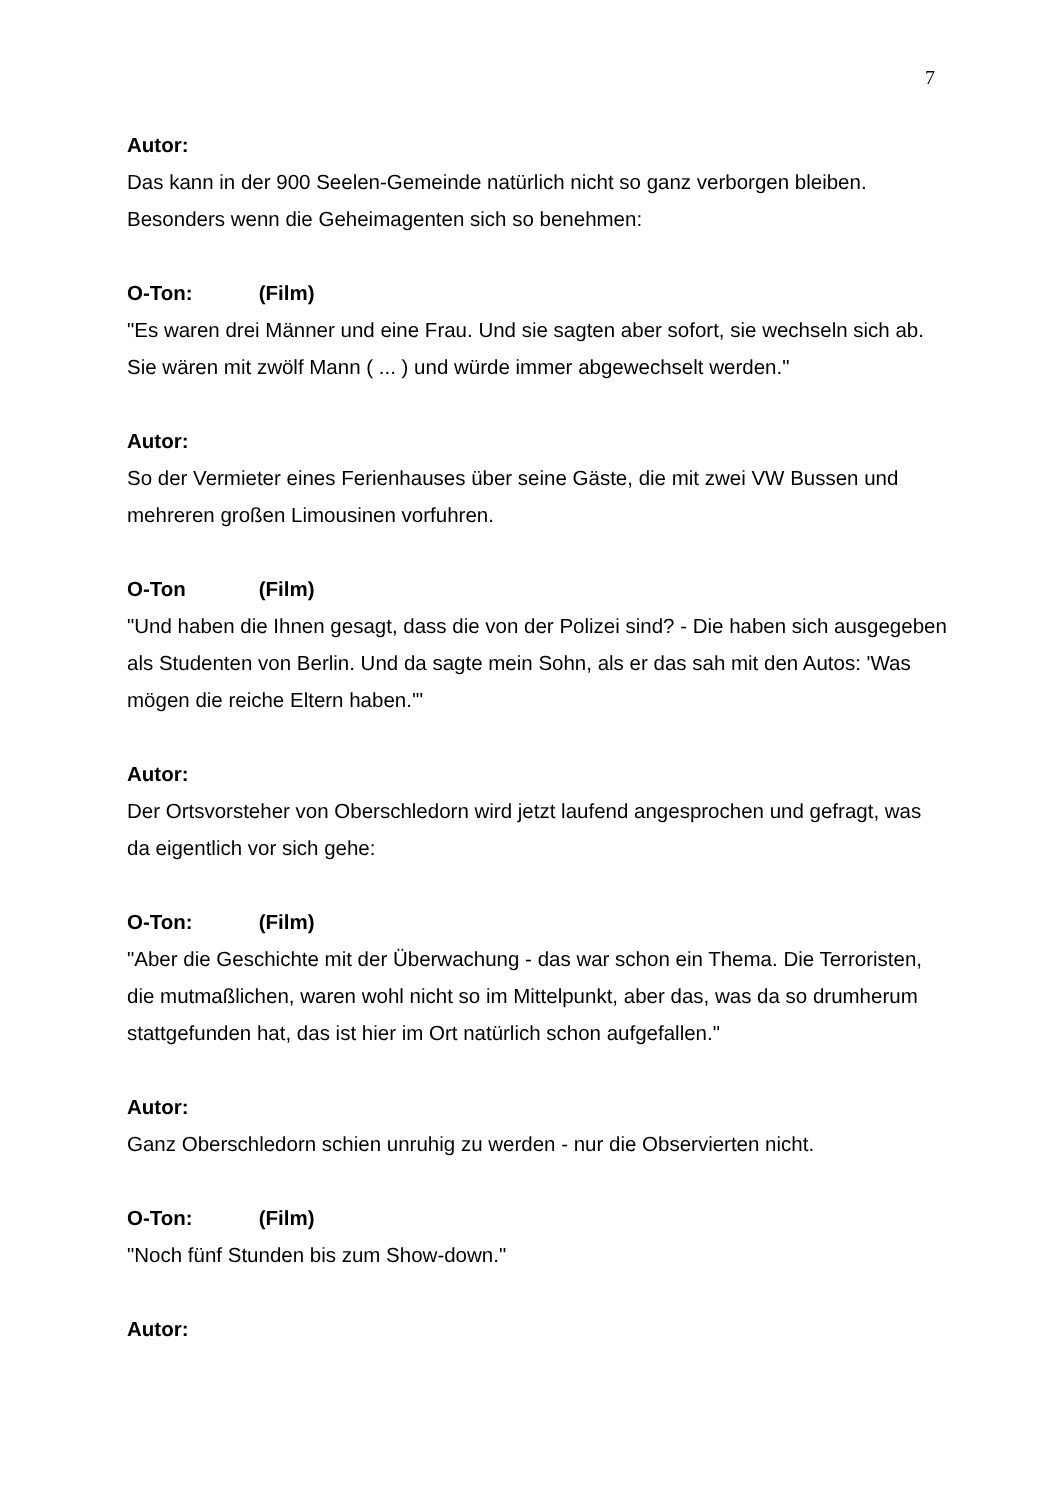7
Autor:
Das kann in der 900 Seelen-Gemeinde natürlich nicht so ganz verborgen bleiben. Besonders wenn die Geheimagenten sich so benehmen:
O-Ton: (Film)
"Es waren drei Männer und eine Frau. Und sie sagten aber sofort, sie wechseln sich ab. Sie wären mit zwölf Mann ( ... ) und würde immer abgewechselt werden."
Autor:
So der Vermieter eines Ferienhauses über seine Gäste, die mit zwei VW Bussen und mehreren großen Limousinen vorfuhren.
O-Ton (Film)
"Und haben die Ihnen gesagt, dass die von der Polizei sind? - Die haben sich ausgegeben als Studenten von Berlin. Und da sagte mein Sohn, als er das sah mit den Autos: 'Was mögen die reiche Eltern haben.'"
Autor:
Der Ortsvorsteher von Oberschledorn wird jetzt laufend angesprochen und gefragt, was da eigentlich vor sich gehe:
O-Ton: (Film)
"Aber die Geschichte mit der Überwachung - das war schon ein Thema. Die Terroristen, die mutmaßlichen, waren wohl nicht so im Mittelpunkt, aber das, was da so drumherum stattgefunden hat, das ist hier im Ort natürlich schon aufgefallen."
Autor:
Ganz Oberschledorn schien unruhig zu werden - nur die Observierten nicht.
O-Ton: (Film)
"Noch fünf Stunden bis zum Show-down."
Autor: